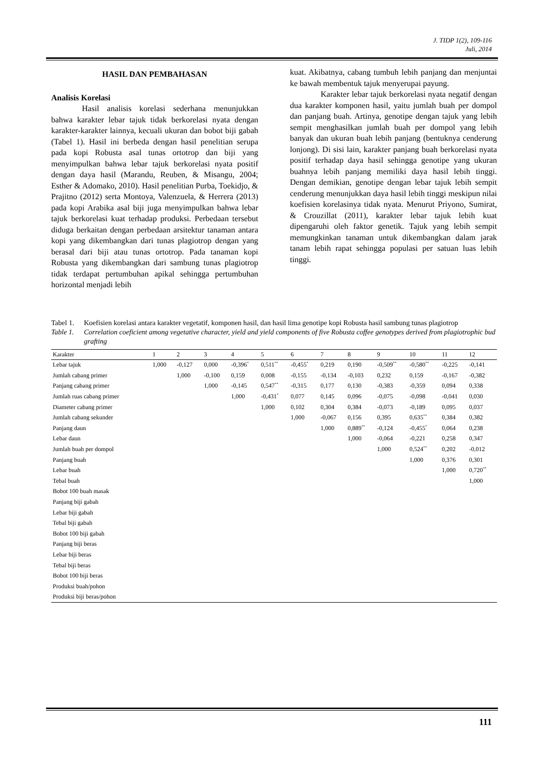J. TIDP 1(2), 109-116
Juli, 2014
HASIL DAN PEMBAHASAN
Analisis Korelasi
Hasil analisis korelasi sederhana menunjukkan bahwa karakter lebar tajuk tidak berkorelasi nyata dengan karakter-karakter lainnya, kecuali ukuran dan bobot biji gabah (Tabel 1). Hasil ini berbeda dengan hasil penelitian serupa pada kopi Robusta asal tunas ortotrop dan biji yang menyimpulkan bahwa lebar tajuk berkorelasi nyata positif dengan daya hasil (Marandu, Reuben, & Misangu, 2004; Esther & Adomako, 2010). Hasil penelitian Purba, Toekidjo, & Prajitno (2012) serta Montoya, Valenzuela, & Herrera (2013) pada kopi Arabika asal biji juga menyimpulkan bahwa lebar tajuk berkorelasi kuat terhadap produksi. Perbedaan tersebut diduga berkaitan dengan perbedaan arsitektur tanaman antara kopi yang dikembangkan dari tunas plagiotrop dengan yang berasal dari biji atau tunas ortotrop. Pada tanaman kopi Robusta yang dikembangkan dari sambung tunas plagiotrop tidak terdapat pertumbuhan apikal sehingga pertumbuhan horizontal menjadi lebih
kuat. Akibatnya, cabang tumbuh lebih panjang dan menjuntai ke bawah membentuk tajuk menyerupai payung.
Karakter lebar tajuk berkorelasi nyata negatif dengan dua karakter komponen hasil, yaitu jumlah buah per dompol dan panjang buah. Artinya, genotipe dengan tajuk yang lebih sempit menghasilkan jumlah buah per dompol yang lebih banyak dan ukuran buah lebih panjang (bentuknya cenderung lonjong). Di sisi lain, karakter panjang buah berkorelasi nyata positif terhadap daya hasil sehingga genotipe yang ukuran buahnya lebih panjang memiliki daya hasil lebih tinggi. Dengan demikian, genotipe dengan lebar tajuk lebih sempit cenderung menunjukkan daya hasil lebih tinggi meskipun nilai koefisien korelasinya tidak nyata. Menurut Priyono, Sumirat, & Crouzillat (2011), karakter lebar tajuk lebih kuat dipengaruhi oleh faktor genetik. Tajuk yang lebih sempit memungkinkan tanaman untuk dikembangkan dalam jarak tanam lebih rapat sehingga populasi per satuan luas lebih tinggi.
Tabel 1. Koefisien korelasi antara karakter vegetatif, komponen hasil, dan hasil lima genotipe kopi Robusta hasil sambung tunas plagiotrop
Table 1. Correlation coeficient among vegetative character, yield and yield components of five Robusta coffee genotypes derived from plagiotrophic bud grafting
| Karakter | 1 | 2 | 3 | 4 | 5 | 6 | 7 | 8 | 9 | 10 | 11 | 12 |
| --- | --- | --- | --- | --- | --- | --- | --- | --- | --- | --- | --- | --- |
| Lebar tajuk | 1,000 | -0,127 | 0,000 | -0,396<sup>*</sup> | 0,511<sup>**</sup> | -0,455<sup>*</sup> | 0,219 | 0,190 | -0,509<sup>**</sup> | -0,580<sup>**</sup> | -0,225 | -0,141 |
| Jumlah cabang primer | | 1,000 | -0,100 | 0,159 | 0,008 | -0,155 | -0,134 | -0,103 | 0,232 | 0,159 | -0,167 | -0,382 |
| Panjang cabang primer | | | 1,000 | -0,145 | 0,547<sup>**</sup> | -0,315 | 0,177 | 0,130 | -0,383 | -0,359 | 0,094 | 0,338 |
| Jumlah ruas cabang primer | | | | 1,000 | -0,431<sup>*</sup> | 0,077 | 0,145 | 0,096 | -0,075 | -0,098 | -0,041 | 0,030 |
| Diameter cabang primer | | | | | 1,000 | 0,102 | 0,304 | 0,384 | -0,073 | -0,189 | 0,095 | 0,037 |
| Jumlah cabang sekunder | | | | | | 1,000 | -0,067 | 0,156 | 0,395 | 0,635<sup>**</sup> | 0,384 | 0,382 |
| Panjang daun | | | | | | | 1,000 | 0,889<sup>**</sup> | -0,124 | -0,455<sup>*</sup> | 0,064 | 0,238 |
| Lebar daun | | | | | | | | 1,000 | -0,064 | -0,221 | 0,258 | 0,347 |
| Jumlah buah per dompol | | | | | | | | | 1,000 | 0,524<sup>**</sup> | 0,202 | -0,012 |
| Panjang buah | | | | | | | | | | 1,000 | 0,376 | 0,301 |
| Lebar buah | | | | | | | | | | | 1,000 | 0,720<sup>**</sup> |
| Tebal buah | | | | | | | | | | | | 1,000 |
| Bobot 100 buah masak | | | | | | | | | | | | |
| Panjang biji gabah | | | | | | | | | | | | |
| Lebar biji gabah | | | | | | | | | | | | |
| Tebal biji gabah | | | | | | | | | | | | |
| Bobot 100 biji gabah | | | | | | | | | | | | |
| Panjang biji beras | | | | | | | | | | | | |
| Lebar biji beras | | | | | | | | | | | | |
| Tebal biji beras | | | | | | | | | | | | |
| Bobot 100 biji beras | | | | | | | | | | | | |
| Produksi buah/pohon | | | | | | | | | | | | |
| Produksi biji beras/pohon | | | | | | | | | | | | |
111